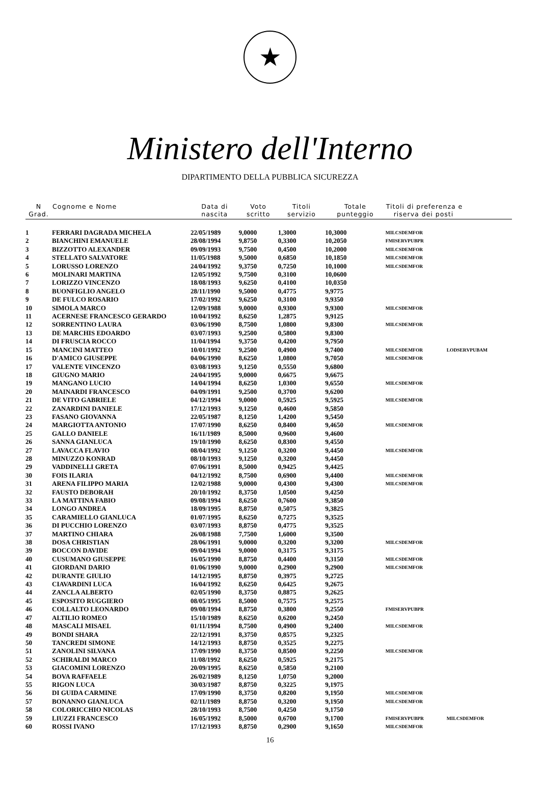★
Ministero dell'Interno
DIPARTIMENTO DELLA PUBBLICA SICUREZZA
| N Grad. | Cognome e Nome | Data di nascita | Voto scritto | Titoli servizio | Totale punteggio | Titoli di preferenza e riserva dei posti | |
| --- | --- | --- | --- | --- | --- | --- | --- |
| 1 | FERRARI DAGRADA MICHELA | 22/05/1989 | 9,0000 | 1,3000 | 10,3000 | MILCSDEMFOR | |
| 2 | BIANCHINI EMANUELE | 28/08/1994 | 9,8750 | 0,3300 | 10,2050 | FMISERVPUBPR | |
| 3 | BIZZOTTO ALEXANDER | 09/09/1993 | 9,7500 | 0,4500 | 10,2000 | MILCSDEMFOR | |
| 4 | STELLATO SALVATORE | 11/05/1988 | 9,5000 | 0,6850 | 10,1850 | MILCSDEMFOR | |
| 5 | LORUSSO LORENZO | 24/04/1992 | 9,3750 | 0,7250 | 10,1000 | MILCSDEMFOR | |
| 6 | MOLINARI MARTINA | 12/05/1992 | 9,7500 | 0,3100 | 10,0600 | | |
| 7 | LORIZZO VINCENZO | 18/08/1993 | 9,6250 | 0,4100 | 10,0350 | | |
| 8 | BUONFIGLIO ANGELO | 28/11/1990 | 9,5000 | 0,4775 | 9,9775 | | |
| 9 | DE FULCO ROSARIO | 17/02/1992 | 9,6250 | 0,3100 | 9,9350 | | |
| 10 | SIMOLA MARCO | 12/09/1988 | 9,0000 | 0,9300 | 9,9300 | MILCSDEMFOR | |
| 11 | ACERNESE FRANCESCO GERARDO | 10/04/1992 | 8,6250 | 1,2875 | 9,9125 | | |
| 12 | SORRENTINO LAURA | 03/06/1990 | 8,7500 | 1,0800 | 9,8300 | MILCSDEMFOR | |
| 13 | DE MARCHIS EDOARDO | 03/07/1993 | 9,2500 | 0,5800 | 9,8300 | | |
| 14 | DI FRUSCIA ROCCO | 11/04/1994 | 9,3750 | 0,4200 | 9,7950 | | |
| 15 | MANCINI MATTEO | 10/01/1992 | 9,2500 | 0,4900 | 9,7400 | MILCSDEMFOR | LODSERVPUBAM |
| 16 | D'AMICO GIUSEPPE | 04/06/1990 | 8,6250 | 1,0800 | 9,7050 | MILCSDEMFOR | |
| 17 | VALENTE VINCENZO | 03/08/1993 | 9,1250 | 0,5550 | 9,6800 | | |
| 18 | GIUGNO MARIO | 24/04/1995 | 9,0000 | 0,6675 | 9,6675 | | |
| 19 | MANGANO LUCIO | 14/04/1994 | 8,6250 | 1,0300 | 9,6550 | MILCSDEMFOR | |
| 20 | MAINARDI FRANCESCO | 04/09/1991 | 9,2500 | 0,3700 | 9,6200 | | |
| 21 | DE VITO GABRIELE | 04/12/1994 | 9,0000 | 0,5925 | 9,5925 | MILCSDEMFOR | |
| 22 | ZANARDINI DANIELE | 17/12/1993 | 9,1250 | 0,4600 | 9,5850 | | |
| 23 | FASANO GIOVANNA | 22/05/1987 | 8,1250 | 1,4200 | 9,5450 | | |
| 24 | MARGIOTTA ANTONIO | 17/07/1990 | 8,6250 | 0,8400 | 9,4650 | MILCSDEMFOR | |
| 25 | GALLO DANIELE | 16/11/1989 | 8,5000 | 0,9600 | 9,4600 | | |
| 26 | SANNA GIANLUCA | 19/10/1990 | 8,6250 | 0,8300 | 9,4550 | | |
| 27 | LAVACCA FLAVIO | 08/04/1992 | 9,1250 | 0,3200 | 9,4450 | MILCSDEMFOR | |
| 28 | MINUZZO KONRAD | 08/10/1993 | 9,1250 | 0,3200 | 9,4450 | | |
| 29 | VADDINELLI GRETA | 07/06/1991 | 8,5000 | 0,9425 | 9,4425 | | |
| 30 | FOIS ILARIA | 04/12/1992 | 8,7500 | 0,6900 | 9,4400 | MILCSDEMFOR | |
| 31 | ARENA FILIPPO MARIA | 12/02/1988 | 9,0000 | 0,4300 | 9,4300 | MILCSDEMFOR | |
| 32 | FAUSTO DEBORAH | 20/10/1992 | 8,3750 | 1,0500 | 9,4250 | | |
| 33 | LA MATTINA FABIO | 09/08/1994 | 8,6250 | 0,7600 | 9,3850 | | |
| 34 | LONGO ANDREA | 18/09/1995 | 8,8750 | 0,5075 | 9,3825 | | |
| 35 | CARAMIELLO GIANLUCA | 01/07/1995 | 8,6250 | 0,7275 | 9,3525 | | |
| 36 | DI PUCCHIO LORENZO | 03/07/1993 | 8,8750 | 0,4775 | 9,3525 | | |
| 37 | MARTINO CHIARA | 26/08/1988 | 7,7500 | 1,6000 | 9,3500 | | |
| 38 | DOSA CHRISTIAN | 28/06/1991 | 9,0000 | 0,3200 | 9,3200 | MILCSDEMFOR | |
| 39 | BOCCON DAVIDE | 09/04/1994 | 9,0000 | 0,3175 | 9,3175 | | |
| 40 | CUSUMANO GIUSEPPE | 16/05/1990 | 8,8750 | 0,4400 | 9,3150 | MILCSDEMFOR | |
| 41 | GIORDANI DARIO | 01/06/1990 | 9,0000 | 0,2900 | 9,2900 | MILCSDEMFOR | |
| 42 | DURANTE GIULIO | 14/12/1995 | 8,8750 | 0,3975 | 9,2725 | | |
| 43 | CIAVARDINI LUCA | 16/04/1992 | 8,6250 | 0,6425 | 9,2675 | | |
| 44 | ZANCLA ALBERTO | 02/05/1990 | 8,3750 | 0,8875 | 9,2625 | | |
| 45 | ESPOSITO RUGGIERO | 08/05/1995 | 8,5000 | 0,7575 | 9,2575 | | |
| 46 | COLLALTO LEONARDO | 09/08/1994 | 8,8750 | 0,3800 | 9,2550 | FMISERVPUBPR | |
| 47 | ALTILIO ROMEO | 15/10/1989 | 8,6250 | 0,6200 | 9,2450 | | |
| 48 | MASCALI MISAEL | 01/11/1994 | 8,7500 | 0,4900 | 9,2400 | MILCSDEMFOR | |
| 49 | BONDI SHARA | 22/12/1991 | 8,3750 | 0,8575 | 9,2325 | | |
| 50 | TANCREDI SIMONE | 14/12/1993 | 8,8750 | 0,3525 | 9,2275 | | |
| 51 | ZANOLINI SILVANA | 17/09/1990 | 8,3750 | 0,8500 | 9,2250 | MILCSDEMFOR | |
| 52 | SCHIRALDI MARCO | 11/08/1992 | 8,6250 | 0,5925 | 9,2175 | | |
| 53 | GIACOMINI LORENZO | 20/09/1995 | 8,6250 | 0,5850 | 9,2100 | | |
| 54 | BOVA RAFFAELE | 26/02/1989 | 8,1250 | 1,0750 | 9,2000 | | |
| 55 | RIGON LUCA | 30/03/1987 | 8,8750 | 0,3225 | 9,1975 | | |
| 56 | DI GUIDA CARMINE | 17/09/1990 | 8,3750 | 0,8200 | 9,1950 | MILCSDEMFOR | |
| 57 | BONANNO GIANLUCA | 02/11/1989 | 8,8750 | 0,3200 | 9,1950 | MILCSDEMFOR | |
| 58 | COLORICCHIO NICOLAS | 28/10/1993 | 8,7500 | 0,4250 | 9,1750 | | |
| 59 | LIUZZI FRANCESCO | 16/05/1992 | 8,5000 | 0,6700 | 9,1700 | FMISERVPUBPR | MILCSDEMFOR |
| 60 | ROSSI IVANO | 17/12/1993 | 8,8750 | 0,2900 | 9,1650 | MILCSDEMFOR | |
16